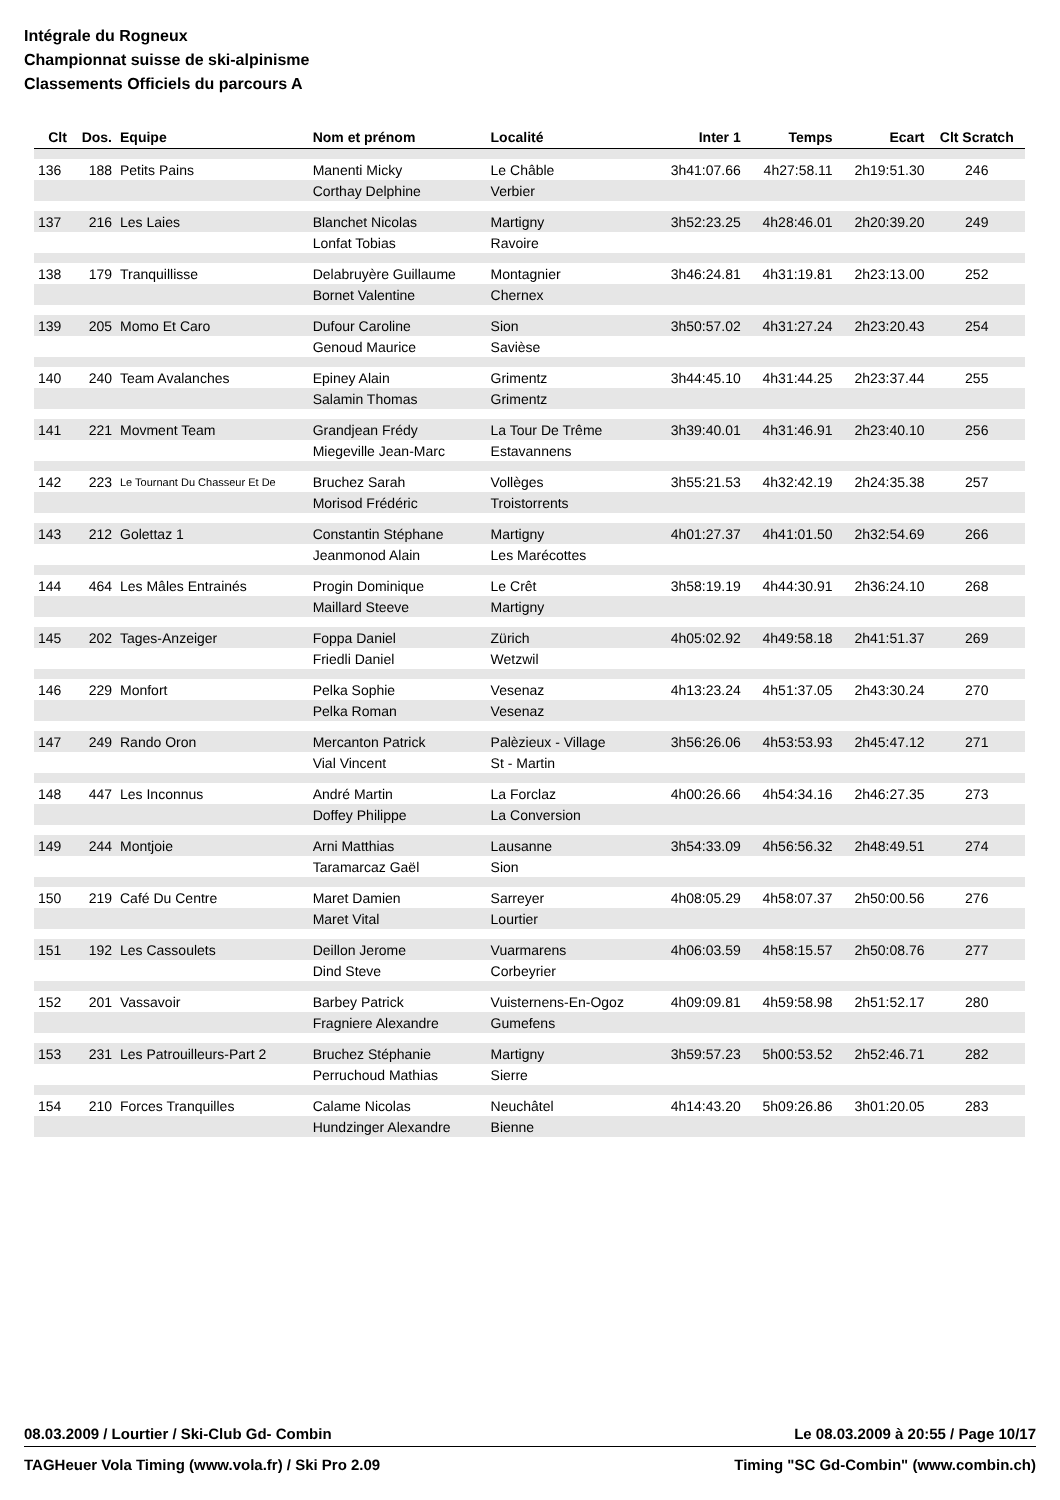Intégrale du Rogneux
Championnat suisse de ski-alpinisme
Classements Officiels du parcours A
| Clt | Dos. | Equipe | Nom et prénom | Localité | Inter 1 | Temps | Ecart | Clt Scratch |
| --- | --- | --- | --- | --- | --- | --- | --- | --- |
| 136 | 188 | Petits Pains | Manenti Micky | Le Châble | 3h41:07.66 | 4h27:58.11 | 2h19:51.30 | 246 |
| | | | Corthay Delphine | Verbier | | | | |
| 137 | 216 | Les Laies | Blanchet Nicolas | Martigny | 3h52:23.25 | 4h28:46.01 | 2h20:39.20 | 249 |
| | | | Lonfat Tobias | Ravoire | | | | |
| 138 | 179 | Tranquillisse | Delabruyère Guillaume | Montagnier | 3h46:24.81 | 4h31:19.81 | 2h23:13.00 | 252 |
| | | | Bornet Valentine | Chernex | | | | |
| 139 | 205 | Momo Et Caro | Dufour Caroline | Sion | 3h50:57.02 | 4h31:27.24 | 2h23:20.43 | 254 |
| | | | Genoud Maurice | Savièse | | | | |
| 140 | 240 | Team Avalanches | Epiney Alain | Grimentz | 3h44:45.10 | 4h31:44.25 | 2h23:37.44 | 255 |
| | | | Salamin Thomas | Grimentz | | | | |
| 141 | 221 | Movment Team | Grandjean Frédy | La Tour De Trême | 3h39:40.01 | 4h31:46.91 | 2h23:40.10 | 256 |
| | | | Miegeville Jean-Marc | Estavannens | | | | |
| 142 | 223 | Le Tournant Du Chasseur Et De | Bruchez Sarah | Vollèges | 3h55:21.53 | 4h32:42.19 | 2h24:35.38 | 257 |
| | | | Morisod Frédéric | Troistorrents | | | | |
| 143 | 212 | Golettaz 1 | Constantin Stéphane | Martigny | 4h01:27.37 | 4h41:01.50 | 2h32:54.69 | 266 |
| | | | Jeanmonod Alain | Les Marécottes | | | | |
| 144 | 464 | Les Mâles Entrainés | Progin Dominique | Le Crêt | 3h58:19.19 | 4h44:30.91 | 2h36:24.10 | 268 |
| | | | Maillard Steeve | Martigny | | | | |
| 145 | 202 | Tages-Anzeiger | Foppa Daniel | Zürich | 4h05:02.92 | 4h49:58.18 | 2h41:51.37 | 269 |
| | | | Friedli Daniel | Wetzwil | | | | |
| 146 | 229 | Monfort | Pelka Sophie | Vesenaz | 4h13:23.24 | 4h51:37.05 | 2h43:30.24 | 270 |
| | | | Pelka Roman | Vesenaz | | | | |
| 147 | 249 | Rando Oron | Mercanton Patrick | Palèzieux - Village | 3h56:26.06 | 4h53:53.93 | 2h45:47.12 | 271 |
| | | | Vial Vincent | St - Martin | | | | |
| 148 | 447 | Les Inconnus | André Martin | La Forclaz | 4h00:26.66 | 4h54:34.16 | 2h46:27.35 | 273 |
| | | | Doffey Philippe | La Conversion | | | | |
| 149 | 244 | Montjoie | Arni Matthias | Lausanne | 3h54:33.09 | 4h56:56.32 | 2h48:49.51 | 274 |
| | | | Taramarcaz Gaël | Sion | | | | |
| 150 | 219 | Café Du Centre | Maret Damien | Sarreyer | 4h08:05.29 | 4h58:07.37 | 2h50:00.56 | 276 |
| | | | Maret Vital | Lourtier | | | | |
| 151 | 192 | Les Cassoulets | Deillon Jerome | Vuarmarens | 4h06:03.59 | 4h58:15.57 | 2h50:08.76 | 277 |
| | | | Dind Steve | Corbeyrier | | | | |
| 152 | 201 | Vassavoir | Barbey Patrick | Vuisternens-En-Ogoz | 4h09:09.81 | 4h59:58.98 | 2h51:52.17 | 280 |
| | | | Fragniere Alexandre | Gumefens | | | | |
| 153 | 231 | Les Patrouilleurs-Part 2 | Bruchez Stéphanie | Martigny | 3h59:57.23 | 5h00:53.52 | 2h52:46.71 | 282 |
| | | | Perruchoud Mathias | Sierre | | | | |
| 154 | 210 | Forces Tranquilles | Calame Nicolas | Neuchâtel | 4h14:43.20 | 5h09:26.86 | 3h01:20.05 | 283 |
| | | | Hundzinger Alexandre | Bienne | | | | |
08.03.2009 / Lourtier / Ski-Club Gd- Combin Le 08.03.2009 à 20:55 / Page 10/17
TAGHeuer Vola Timing (www.vola.fr) / Ski Pro 2.09 Timing "SC Gd-Combin" (www.combin.ch)